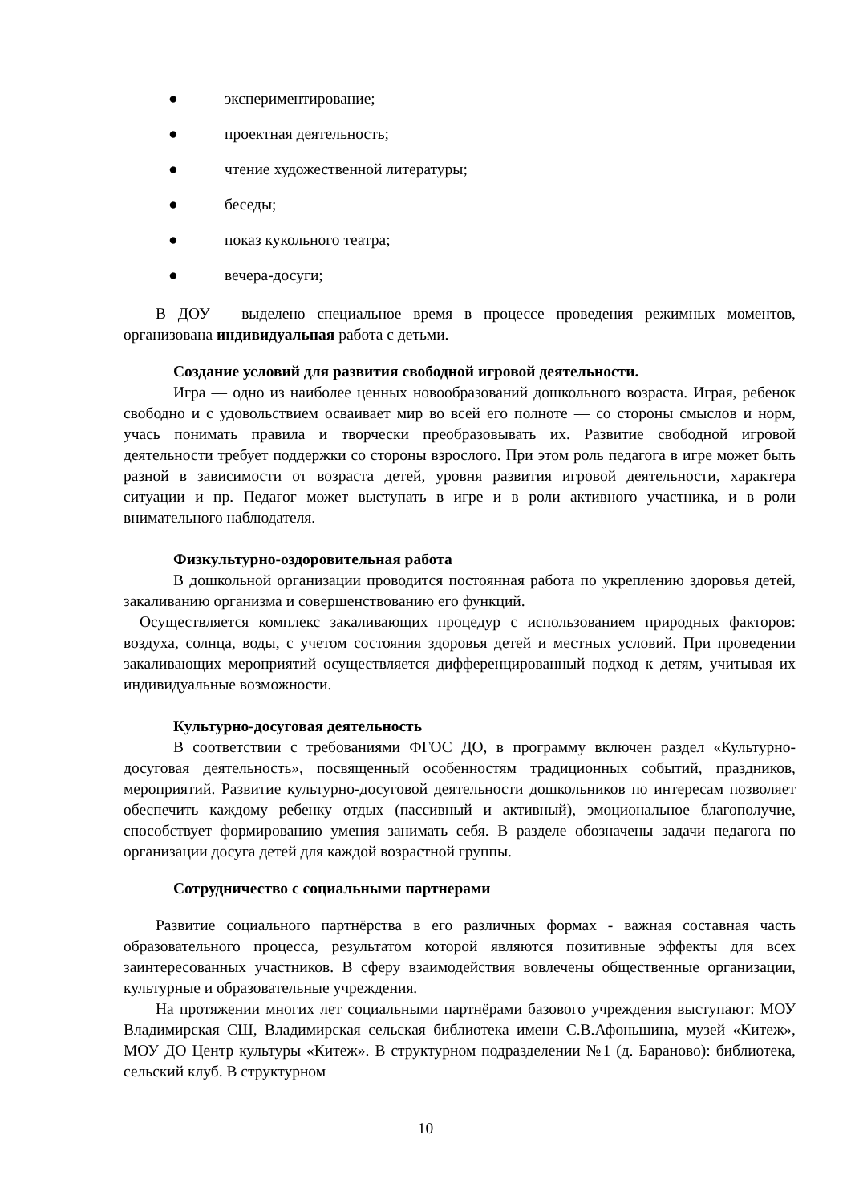● экспериментирование;
● проектная деятельность;
● чтение художественной литературы;
● беседы;
● показ кукольного театра;
● вечера-досуги;
В ДОУ – выделено специальное время в процессе проведения режимных моментов, организована индивидуальная работа с детьми.
Создание условий для развития свободной игровой деятельности.
Игра — одно из наиболее ценных новообразований дошкольного возраста. Играя, ребенок свободно и с удовольствием осваивает мир во всей его полноте — со стороны смыслов и норм, учась понимать правила и творчески преобразовывать их. Развитие свободной игровой деятельности требует поддержки со стороны взрослого. При этом роль педагога в игре может быть разной в зависимости от возраста детей, уровня развития игровой деятельности, характера ситуации и пр. Педагог может выступать в игре и в роли активного участника, и в роли внимательного наблюдателя.
Физкультурно-оздоровительная работа
В дошкольной организации проводится постоянная работа по укреплению здоровья детей, закаливанию организма и совершенствованию его функций.
Осуществляется комплекс закаливающих процедур с использованием природных факторов: воздуха, солнца, воды, с учетом состояния здоровья детей и местных условий. При проведении закаливающих мероприятий осуществляется дифференцированный подход к детям, учитывая их индивидуальные возможности.
Культурно-досуговая деятельность
В соответствии с требованиями ФГОС ДО, в программу включен раздел «Культурно-досуговая деятельность», посвященный особенностям традиционных событий, праздников, мероприятий. Развитие культурно-досуговой деятельности дошкольников по интересам позволяет обеспечить каждому ребенку отдых (пассивный и активный), эмоциональное благополучие, способствует формированию умения занимать себя. В разделе обозначены задачи педагога по организации досуга детей для каждой возрастной группы.
Сотрудничество с социальными партнерами
Развитие социального партнёрства в его различных формах - важная составная часть образовательного процесса, результатом которой являются позитивные эффекты для всех заинтересованных участников. В сферу взаимодействия вовлечены общественные организации, культурные и образовательные учреждения.
На протяжении многих лет социальными партнёрами базового учреждения выступают: МОУ Владимирская СШ, Владимирская сельская библиотека имени С.В.Афоньшина, музей «Китеж», МОУ ДО Центр культуры «Китеж». В структурном подразделении №1 (д. Бараново): библиотека, сельский клуб. В структурном
10